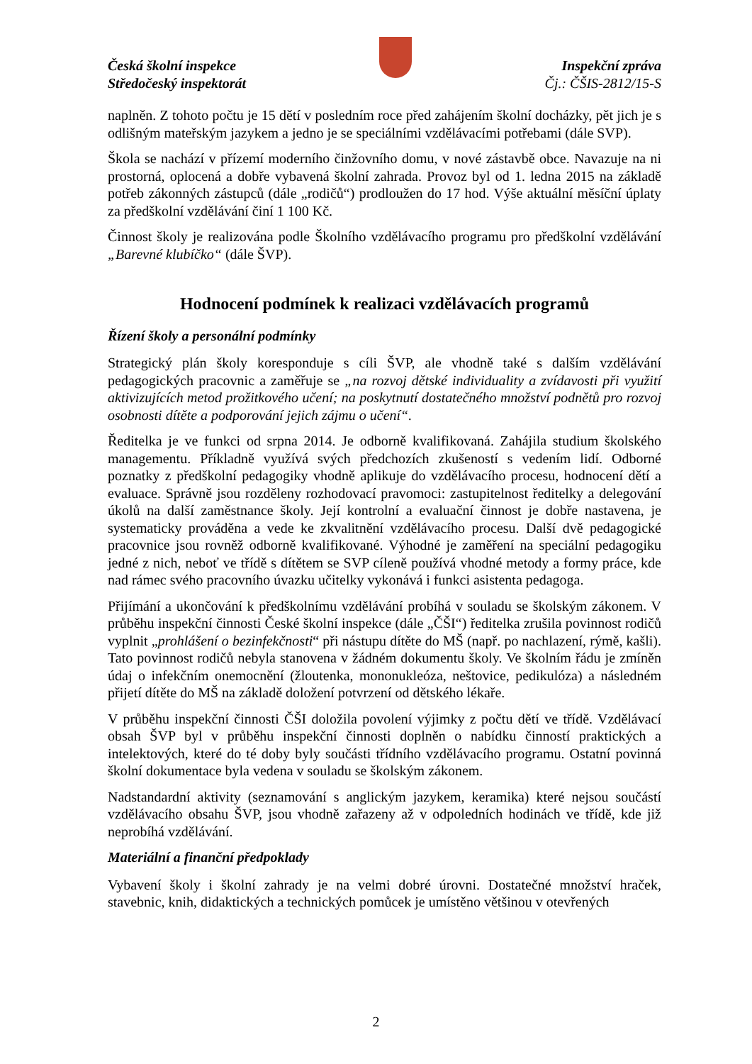Česká školní inspekce
Středočeský inspektorát
Inspekční zpráva
Čj.: ČŠIS-2812/15-S
naplněn. Z tohoto počtu je 15 dětí v posledním roce před zahájením školní docházky, pět jich je s odlišným mateřským jazykem a jedno je se speciálními vzdělávacími potřebami (dále SVP).
Škola se nachází v přízemí moderního činžovního domu, v nové zástavbě obce. Navazuje na ni prostorná, oplocená a dobře vybavená školní zahrada. Provoz byl od 1. ledna 2015 na základě potřeb zákonných zástupců (dále „rodičů“) prodloužen do 17 hod. Výše aktuální měsíční úplaty za předškolní vzdělávání činí 1 100 Kč.
Činnost školy je realizována podle Školního vzdělávacího programu pro předškolní vzdělávání „Barevné klubíčko“ (dále ŠVP).
Hodnocení podmínek k realizaci vzdělávacích programů
Řízení školy a personální podmínky
Strategický plán školy koresponduje s cíli ŠVP, ale vhodně také s dalším vzdělávání pedagogických pracovnic a zaměřuje se „na rozvoj dětské individuality a zvídavosti při využití aktivizujících metod prožitkového učení; na poskytnutí dostatečného množství podnětů pro rozvoj osobnosti dítěte a podporování jejich zájmu o učení“.
Ředitelka je ve funkci od srpna 2014. Je odborně kvalifikovaná. Zahájila studium školského managementu. Příkladně využívá svých předchozích zkušeností s vedením lidí. Odborné poznatky z předškolní pedagogiky vhodně aplikuje do vzdělávacího procesu, hodnocení dětí a evaluace. Správně jsou rozděleny rozhodovací pravomoci: zastupitelnost ředitelky a delegování úkolů na další zaměstnance školy. Její kontrolní a evaluační činnost je dobře nastavena, je systematicky prováděna a vede ke zkvalitnění vzdělávacího procesu. Další dvě pedagogické pracovnice jsou rovněž odborně kvalifikované. Výhodné je zaměření na speciální pedagogiku jedné z nich, neboť ve třídě s dítětem se SVP cíleně používá vhodné metody a formy práce, kde nad rámec svého pracovního úvazku učitelky vykonává i funkci asistenta pedagoga.
Přijímání a ukončování k předškolnímu vzdělávání probíhá v souladu se školským zákonem. V průběhu inspekční činnosti České školní inspekce (dále „ČŠI“) ředitelka zrušila povinnost rodičů vyplnit „prohlášení o bezinfekčnosti“ při nástupu dítěte do MŠ (např. po nachlazení, rýmě, kašli). Tato povinnost rodičů nebyla stanovena v žádném dokumentu školy. Ve školním řádu je zmíněn údaj o infekčním onemocnění (žloutenka, mononukleóza, neštovice, pedikulóza) a následném přijetí dítěte do MŠ na základě doložení potvrzení od dětského lékaře.
V průběhu inspekční činnosti ČŠI doložila povolení výjimky z počtu dětí ve třídě. Vzdělávací obsah ŠVP byl v průběhu inspekční činnosti doplněn o nabídku činností praktických a intelektových, které do té doby byly součásti třídního vzdělávacího programu. Ostatní povinná školní dokumentace byla vedena v souladu se školským zákonem.
Nadstandardní aktivity (seznamování s anglickým jazykem, keramika) které nejsou součástí vzdělávacího obsahu ŠVP, jsou vhodně zařazeny až v odpoledních hodinách ve třídě, kde již neprobíhá vzdělávání.
Materiální a finanční předpoklady
Vybavení školy i školní zahrady je na velmi dobré úrovni. Dostatečné množství hraček, stavebnic, knih, didaktických a technických pomůcek je umístěno většinou v otevřených
2